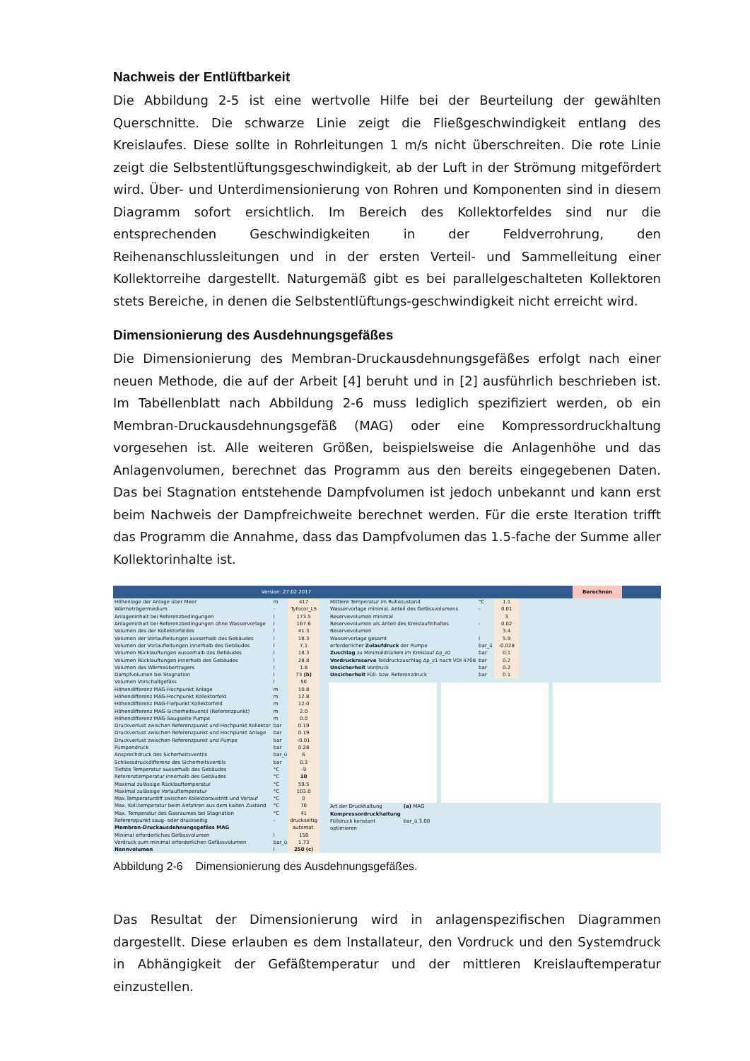Nachweis der Entlüftbarkeit
Die Abbildung 2-5 ist eine wertvolle Hilfe bei der Beurteilung der gewählten Querschnitte. Die schwarze Linie zeigt die Fließgeschwindigkeit entlang des Kreislaufes. Diese sollte in Rohrleitungen 1 m/s nicht überschreiten. Die rote Linie zeigt die Selbstentlüftungsgeschwindigkeit, ab der Luft in der Strömung mitgefördert wird. Über- und Unterdimensionierung von Rohren und Komponenten sind in diesem Diagramm sofort ersichtlich. Im Bereich des Kollektorfeldes sind nur die entsprechenden Geschwindigkeiten in der Feldverrohrung, den Reihenanschlussleitungen und in der ersten Verteil- und Sammelleitung einer Kollektorreihe dargestellt. Naturgemäß gibt es bei parallelgeschalteten Kollektoren stets Bereiche, in denen die Selbstentlüftungs-geschwindigkeit nicht erreicht wird.
Dimensionierung des Ausdehnungsgefäßes
Die Dimensionierung des Membran-Druckausdehnungsgefäßes erfolgt nach einer neuen Methode, die auf der Arbeit [4] beruht und in [2] ausführlich beschrieben ist. Im Tabellenblatt nach Abbildung 2-6 muss lediglich spezifiziert werden, ob ein Membran-Druckausdehnungsgefäß (MAG) oder eine Kompressordruckhaltung vorgesehen ist. Alle weiteren Größen, beispielsweise die Anlagenhöhe und das Anlagenvolumen, berechnet das Programm aus den bereits eingegebenen Daten. Das bei Stagnation entstehende Dampfvolumen ist jedoch unbekannt und kann erst beim Nachweis der Dampfreichweite berechnet werden. Für die erste Iteration trifft das Programm die Annahme, dass das Dampfvolumen das 1.5-fache der Summe aller Kollektorinhalte ist.
Version: 27.02.2017 Berechnen
| Höhenlage der Anlage über Meer | m | 417 |
| Wärmeträgermedium | - | Tyfocor_LS |
| Anlageninhalt bei Referenzbedingungen | l | 173.5 |
| Anlageninhalt bei Referenzbedingungen ohne Wasservorlage | l | 167.6 |
| Volumen des der Kollektorfeldes | l | 41.3 |
| Volumen der Vorlaufleitungen ausserhalb des Gebäudes | l | 18.3 |
| Volumen der Vorlaufleitungen innerhalb des Gebäudes | l | 7.1 |
| Volumen Rücklauftungen ausserhalb des Gebäudes | l | 18.3 |
| Volumen Rücklauftungen innerhalb des Gebäudes | l | 28.8 |
| Volumen des Wärmeübertragers | l | 1.8 |
| Dampfvolumen bei Stagnation | l | 73 (b) |
| Volumen Vorschaltgefäss | l | 50 |
| Höhendifferenz MAG-Hochpunkt Anlage | m | 10.8 |
| Höhendifferenz MAG-Hochpunkt Kollektorfeld | m | 12.8 |
| Höhendifferenz MAG-Tiefpunkt Kollektorfeld | m | 12.0 |
| Höhendifferenz MAG-Sicherheitsventil (Referenzpunkt) | m | 2.0 |
| Höhendifferenz MAG-Saugseite Pumpe | m | 0.0 |
| Druckverlust zwischen Referenzpunkt und Hochpunkt Kollektor | bar | 0.19 |
| Druckverlust zwischen Referenzpunkt und Hochpunkt Anlage | bar | 0.19 |
| Druckverlust zwischen Referenzpunkt und Pumpe | bar | -0.01 |
| Pumpendruck | bar | 0.28 |
| Ansprechdruck des Sicherheitsventils | bar_ü | 6 |
| Schliessdruckdifferenz des Sicherheitsventils | bar | 0.3 |
| Tiefste Temperatur ausserhalb des Gebäudes | °C | -9 |
| Referenztemperatur innerhalb des Gebäudes | °C | 10 |
| Maximal zulässige Rücklauftemperatur | °C | 59.5 |
| Maximal zulässige Vorlauftemperatur | °C | 103.0 |
| Max.Temperaturdiff zwischen Kollektoraustritt und Vorlauf | °C | 0 |
| Max. Koll.temperatur beim Anfahren aus dem kalten Zustand | °C | 70 |
| Max. Temperatur des Gasraumes bei Stagnation | °C | 41 |
| Referenzpunkt saug- oder druckseitig | - | druckseitig |
| Membran-Druckausdehnungsgefäss MAG | | automat. |
| Minimal erforderliches Gefässvolumen | l | 158 |
| Vordruck zum minimal erforderlichen Gefässvolumen | bar_ü | 1.73 |
| Nennvolumen | l | 250 (c) |
| Mittlere Temperatur im Ruhezustand | °C | 1.1 |
| Wasservorlage minimal, Anteil des Gefässvolumens | - | 0.01 |
| Reservevolumen minimal | | 3 |
| Reservevolumen als Anteil des Kreislaufinhaltes | - | 0.02 |
| Reservevolumen | | 3.4 |
| Wasservorlage gesamt | l | 5.9 |
| erforderlicher Zulaufdruck der Pumpe | bar_ü | -0.028 |
| Zuschlag zu Minimaldrücken im Kreislauf Δp_z0 | bar | 0.1 |
| Vordruckreserve Teildruckzuschlag Δp_z1 nach VDI 4708 | bar | 0.2 |
| Unsicherheit Vordruck | bar | 0.2 |
| Unsicherheit Füll- bzw. Referenzdruck | bar | 0.1 |
| Art der Druckhaltung | (a) MAG |
| Kompressordruckhaltung | |
| Fülldruck konstant | bar_ü 3.00 |
| optimieren | |
Abbildung 2-6 Dimensionierung des Ausdehnungsgefäßes.
Das Resultat der Dimensionierung wird in anlagenspezifischen Diagrammen dargestellt. Diese erlauben es dem Installateur, den Vordruck und den Systemdruck in Abhängigkeit der Gefäßtemperatur und der mittleren Kreislauftemperatur einzustellen.